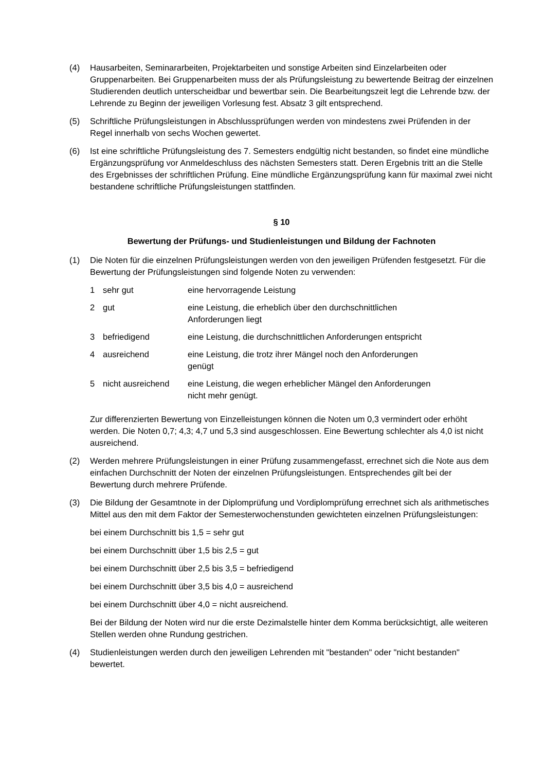(4) Hausarbeiten, Seminararbeiten, Projektarbeiten und sonstige Arbeiten sind Einzelarbeiten oder Gruppenarbeiten. Bei Gruppenarbeiten muss der als Prüfungsleistung zu bewertende Beitrag der einzelnen Studierenden deutlich unterscheidbar und bewertbar sein. Die Bearbeitungszeit legt die Lehrende bzw. der Lehrende zu Beginn der jeweiligen Vorlesung fest. Absatz 3 gilt entsprechend.
(5) Schriftliche Prüfungsleistungen in Abschlussprüfungen werden von mindestens zwei Prüfenden in der Regel innerhalb von sechs Wochen gewertet.
(6) Ist eine schriftliche Prüfungsleistung des 7. Semesters endgültig nicht bestanden, so findet eine mündliche Ergänzungsprüfung vor Anmeldeschluss des nächsten Semesters statt. Deren Ergebnis tritt an die Stelle des Ergebnisses der schriftlichen Prüfung. Eine mündliche Ergänzungsprüfung kann für maximal zwei nicht bestandene schriftliche Prüfungsleistungen stattfinden.
§ 10
Bewertung der Prüfungs- und Studienleistungen und Bildung der Fachnoten
(1) Die Noten für die einzelnen Prüfungsleistungen werden von den jeweiligen Prüfenden festgesetzt. Für die Bewertung der Prüfungsleistungen sind folgende Noten zu verwenden:
| 1 | sehr gut | eine hervorragende Leistung |
| 2 | gut | eine Leistung, die erheblich über den durchschnittlichen Anforderungen liegt |
| 3 | befriedigend | eine Leistung, die durchschnittlichen Anforderungen entspricht |
| 4 | ausreichend | eine Leistung, die trotz ihrer Mängel noch den Anforderungen genügt |
| 5 | nicht ausreichend | eine Leistung, die wegen erheblicher Mängel den Anforderungen nicht mehr genügt. |
Zur differenzierten Bewertung von Einzelleistungen können die Noten um 0,3 vermindert oder erhöht werden. Die Noten 0,7; 4,3; 4,7 und 5,3 sind ausgeschlossen. Eine Bewertung schlechter als 4,0 ist nicht ausreichend.
(2) Werden mehrere Prüfungsleistungen in einer Prüfung zusammengefasst, errechnet sich die Note aus dem einfachen Durchschnitt der Noten der einzelnen Prüfungsleistungen. Entsprechendes gilt bei der Bewertung durch mehrere Prüfende.
(3) Die Bildung der Gesamtnote in der Diplomprüfung und Vordiplomprüfung errechnet sich als arithmetisches Mittel aus den mit dem Faktor der Semesterwochenstunden gewichteten einzelnen Prüfungsleistungen:
bei einem Durchschnitt bis 1,5 = sehr gut
bei einem Durchschnitt über 1,5 bis 2,5 = gut
bei einem Durchschnitt über 2,5 bis 3,5 = befriedigend
bei einem Durchschnitt über 3,5 bis 4,0 = ausreichend
bei einem Durchschnitt über 4,0 = nicht ausreichend.
Bei der Bildung der Noten wird nur die erste Dezimalstelle hinter dem Komma berücksichtigt, alle weiteren Stellen werden ohne Rundung gestrichen.
(4) Studienleistungen werden durch den jeweiligen Lehrenden mit "bestanden" oder "nicht bestanden" bewertet.